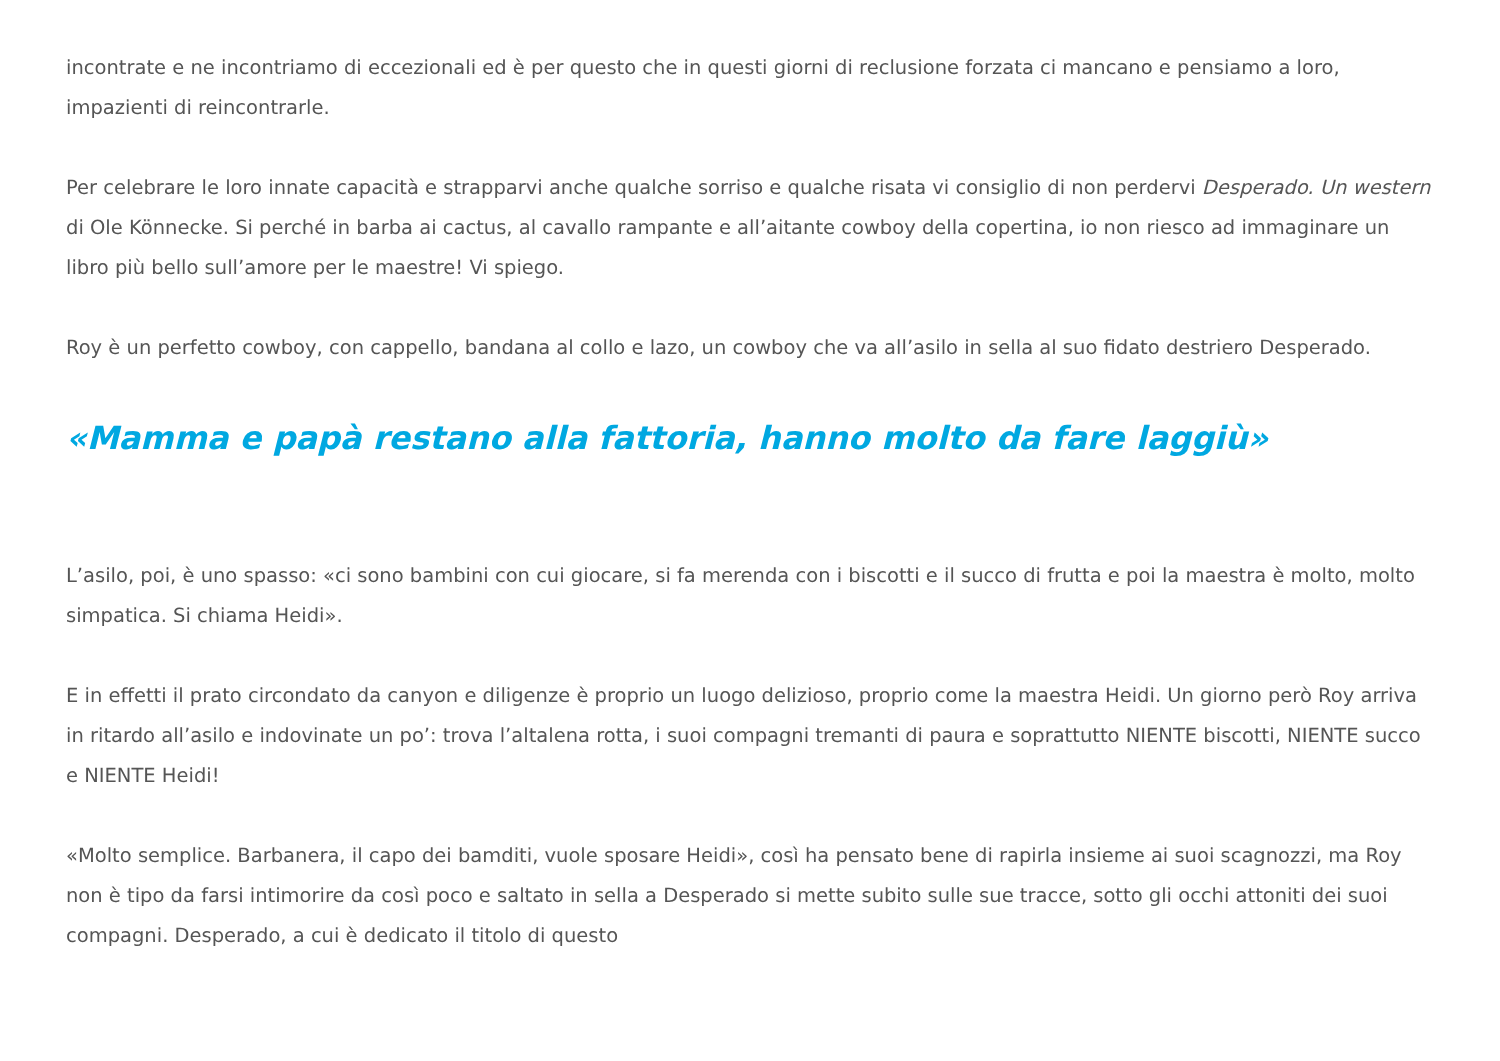incontrate e ne incontriamo di eccezionali ed è per questo che in questi giorni di reclusione forzata ci mancano e pensiamo a loro, impazienti di reincontrarle.
Per celebrare le loro innate capacità e strapparvi anche qualche sorriso e qualche risata vi consiglio di non perdervi Desperado. Un western di Ole Könnecke. Si perché in barba ai cactus, al cavallo rampante e all’aitante cowboy della copertina, io non riesco ad immaginare un libro più bello sull’amore per le maestre! Vi spiego.
Roy è un perfetto cowboy, con cappello, bandana al collo e lazo, un cowboy che va all’asilo in sella al suo fidato destriero Desperado.
«Mamma e papà restano alla fattoria, hanno molto da fare laggiù»
L’asilo, poi, è uno spasso: «ci sono bambini con cui giocare, si fa merenda con i biscotti e il succo di frutta e poi la maestra è molto, molto simpatica. Si chiama Heidi».
E in effetti il prato circondato da canyon e diligenze è proprio un luogo delizioso, proprio come la maestra Heidi. Un giorno però Roy arriva in ritardo all’asilo e indovinate un po’: trova l’altalena rotta, i suoi compagni tremanti di paura e soprattutto NIENTE biscotti, NIENTE succo e NIENTE Heidi!
«Molto semplice. Barbanera, il capo dei bamditi, vuole sposare Heidi», così ha pensato bene di rapirla insieme ai suoi scagnozzi, ma Roy non è tipo da farsi intimorire da così poco e saltato in sella a Desperado si mette subito sulle sue tracce, sotto gli occhi attoniti dei suoi compagni. Desperado, a cui è dedicato il titolo di questo